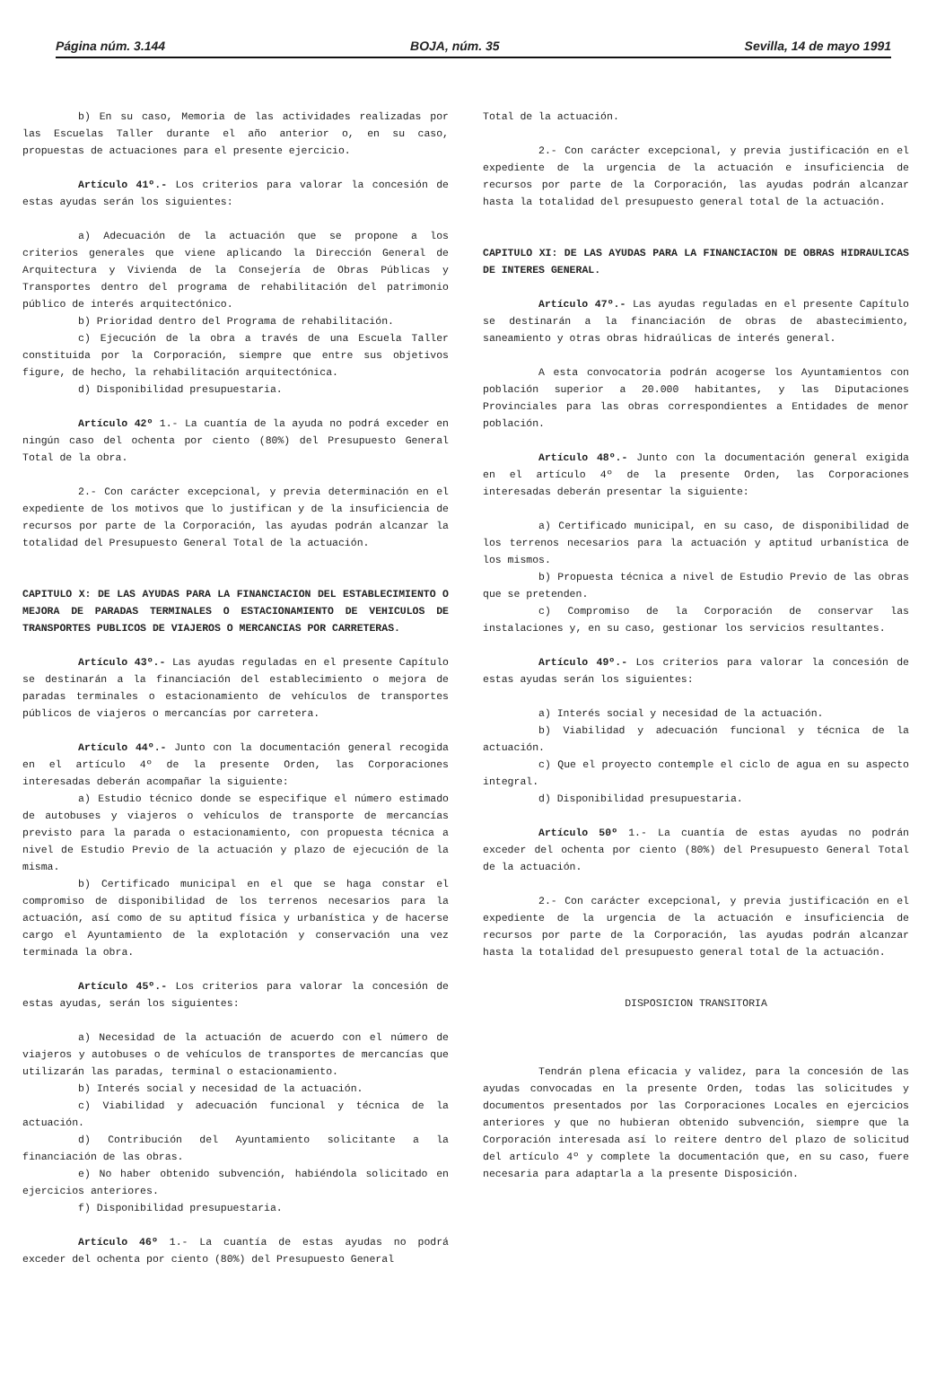Página núm. 3.144 BOJA, núm. 35 Sevilla, 14 de mayo 1991
b) En su caso, Memoria de las actividades realizadas por las Escuelas Taller durante el año anterior o, en su caso, propuestas de actuaciones para el presente ejercicio.
Artículo 41º.- Los criterios para valorar la concesión de estas ayudas serán los siguientes:
a) Adecuación de la actuación que se propone a los criterios generales que viene aplicando la Dirección General de Arquitectura y Vivienda de la Consejería de Obras Públicas y Transportes dentro del programa de rehabilitación del patrimonio público de interés arquitectónico.
b) Prioridad dentro del Programa de rehabilitación.
c) Ejecución de la obra a través de una Escuela Taller constituida por la Corporación, siempre que entre sus objetivos figure, de hecho, la rehabilitación arquitectónica.
d) Disponibilidad presupuestaria.
Artículo 42º 1.- La cuantía de la ayuda no podrá exceder en ningún caso del ochenta por ciento (80%) del Presupuesto General Total de la obra.
2.- Con carácter excepcional, y previa determinación en el expediente de los motivos que lo justifican y de la insuficiencia de recursos por parte de la Corporación, las ayudas podrán alcanzar la totalidad del Presupuesto General Total de la actuación.
CAPITULO X: DE LAS AYUDAS PARA LA FINANCIACION DEL ESTABLECIMIENTO O MEJORA DE PARADAS TERMINALES O ESTACIONAMIENTO DE VEHICULOS DE TRANSPORTES PUBLICOS DE VIAJEROS O MERCANCIAS POR CARRETERAS.
Artículo 43º.- Las ayudas reguladas en el presente Capítulo se destinarán a la financiación del establecimiento o mejora de paradas terminales o estacionamiento de vehículos de transportes públicos de viajeros o mercancías por carretera.
Artículo 44º.- Junto con la documentación general recogida en el artículo 4º de la presente Orden, las Corporaciones interesadas deberán acompañar la siguiente:
a) Estudio técnico donde se especifique el número estimado de autobuses y viajeros o vehículos de transporte de mercancías previsto para la parada o estacionamiento, con propuesta técnica a nivel de Estudio Previo de la actuación y plazo de ejecución de la misma.
b) Certificado municipal en el que se haga constar el compromiso de disponibilidad de los terrenos necesarios para la actuación, así como de su aptitud física y urbanística y de hacerse cargo el Ayuntamiento de la explotación y conservación una vez terminada la obra.
Artículo 45º.- Los criterios para valorar la concesión de estas ayudas, serán los siguientes:
a) Necesidad de la actuación de acuerdo con el número de viajeros y autobuses o de vehículos de transportes de mercancías que utilizarán las paradas, terminal o estacionamiento.
b) Interés social y necesidad de la actuación.
c) Viabilidad y adecuación funcional y técnica de la actuación.
d) Contribución del Ayuntamiento solicitante a la financiación de las obras.
e) No haber obtenido subvención, habiéndola solicitado en ejercicios anteriores.
f) Disponibilidad presupuestaria.
Artículo 46º 1.- La cuantía de estas ayudas no podrá exceder del ochenta por ciento (80%) del Presupuesto General
Total de la actuación.
2.- Con carácter excepcional, y previa justificación en el expediente de la urgencia de la actuación e insuficiencia de recursos por parte de la Corporación, las ayudas podrán alcanzar hasta la totalidad del presupuesto general total de la actuación.
CAPITULO XI: DE LAS AYUDAS PARA LA FINANCIACION DE OBRAS HIDRAULICAS DE INTERES GENERAL.
Artículo 47º.- Las ayudas reguladas en el presente Capítulo se destinarán a la financiación de obras de abastecimiento, saneamiento y otras obras hidraúlicas de interés general.
A esta convocatoria podrán acogerse los Ayuntamientos con población superior a 20.000 habitantes, y las Diputaciones Provinciales para las obras correspondientes a Entidades de menor población.
Artículo 48º.- Junto con la documentación general exigida en el artículo 4º de la presente Orden, las Corporaciones interesadas deberán presentar la siguiente:
a) Certificado municipal, en su caso, de disponibilidad de los terrenos necesarios para la actuación y aptitud urbanística de los mismos.
b) Propuesta técnica a nivel de Estudio Previo de las obras que se pretenden.
c) Compromiso de la Corporación de conservar las instalaciones y, en su caso, gestionar los servicios resultantes.
Artículo 49º.- Los criterios para valorar la concesión de estas ayudas serán los siguientes:
a) Interés social y necesidad de la actuación.
b) Viabilidad y adecuación funcional y técnica de la actuación.
c) Que el proyecto contemple el ciclo de agua en su aspecto integral.
d) Disponibilidad presupuestaria.
Artículo 50º 1.- La cuantía de estas ayudas no podrán exceder del ochenta por ciento (80%) del Presupuesto General Total de la actuación.
2.- Con carácter excepcional, y previa justificación en el expediente de la urgencia de la actuación e insuficiencia de recursos por parte de la Corporación, las ayudas podrán alcanzar hasta la totalidad del presupuesto general total de la actuación.
DISPOSICION TRANSITORIA
Tendrán plena eficacia y validez, para la concesión de las ayudas convocadas en la presente Orden, todas las solicitudes y documentos presentados por las Corporaciones Locales en ejercicios anteriores y que no hubieran obtenido subvención, siempre que la Corporación interesada así lo reitere dentro del plazo de solicitud del artículo 4º y complete la documentación que, en su caso, fuere necesaria para adaptarla a la presente Disposición.